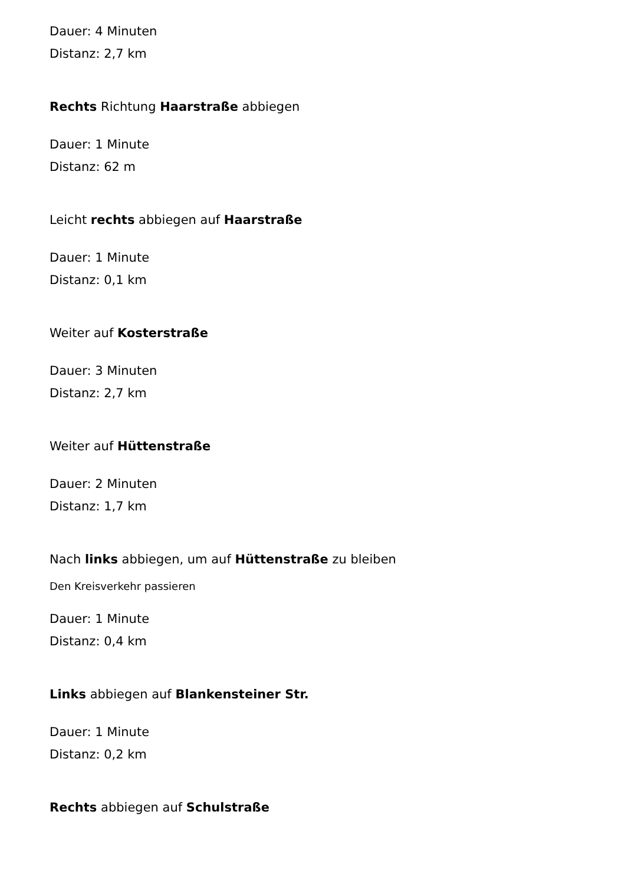Dauer: 4 Minuten
Distanz: 2,7 km
Rechts Richtung Haarstraße abbiegen
Dauer: 1 Minute
Distanz: 62 m
Leicht rechts abbiegen auf Haarstraße
Dauer: 1 Minute
Distanz: 0,1 km
Weiter auf Kosterstraße
Dauer: 3 Minuten
Distanz: 2,7 km
Weiter auf Hüttenstraße
Dauer: 2 Minuten
Distanz: 1,7 km
Nach links abbiegen, um auf Hüttenstraße zu bleiben
Den Kreisverkehr passieren
Dauer: 1 Minute
Distanz: 0,4 km
Links abbiegen auf Blankensteiner Str.
Dauer: 1 Minute
Distanz: 0,2 km
Rechts abbiegen auf Schulstraße